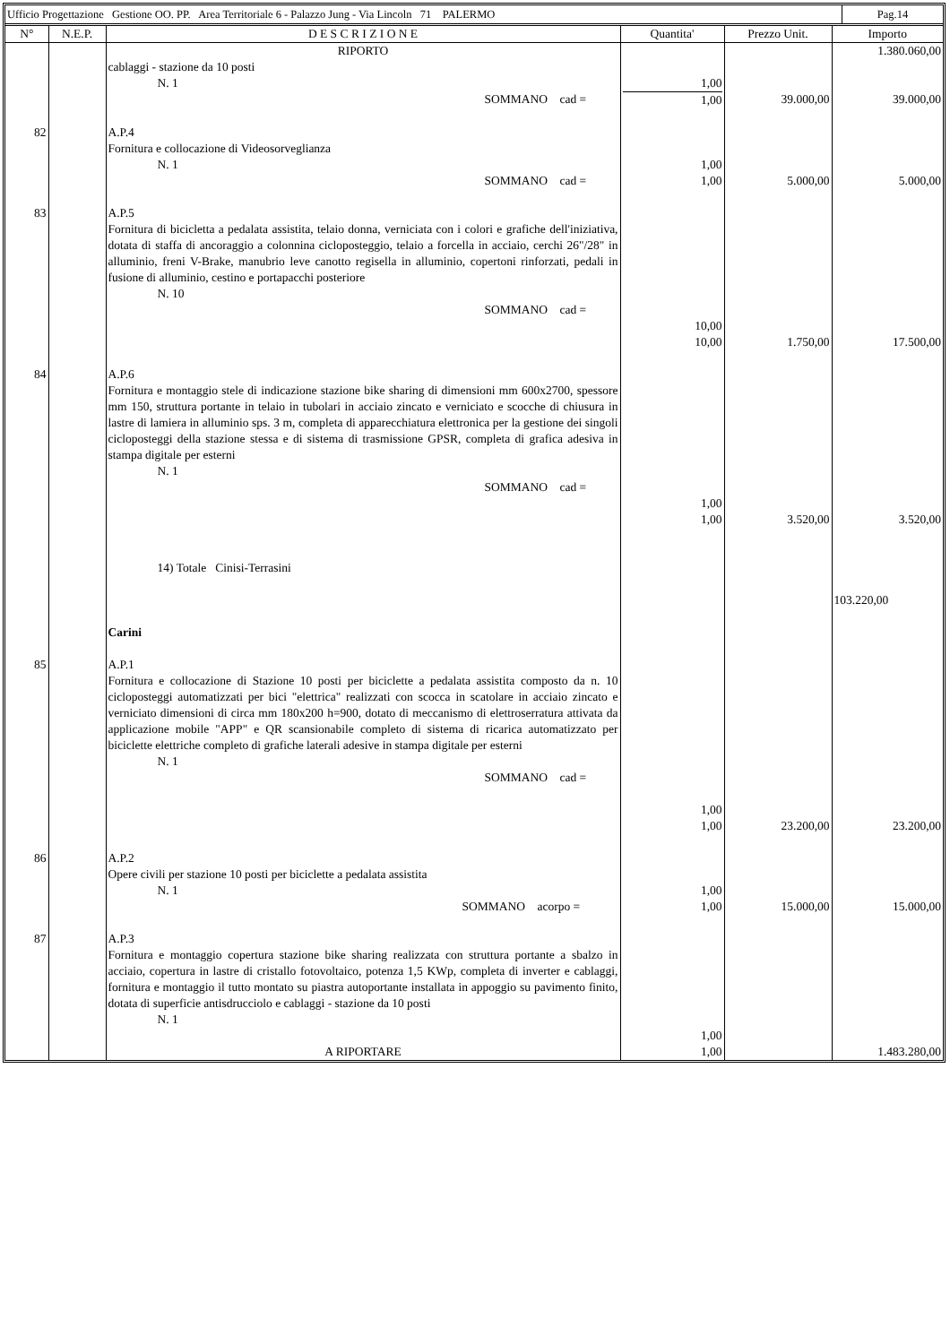Ufficio Progettazione Gestione OO. PP. Area Territoriale 6 - Palazzo Jung - Via Lincoln 71 PALERMO
Pag.14
| N° | N.E.P. | D E S C R I Z I O N E | Quantita' | Prezzo Unit. | Importo |
| --- | --- | --- | --- | --- | --- |
| | | RIPORTO | | | 1.380.060,00 |
| | | cablaggi - stazione da 10 posti N. 1 SOMMANO cad = | 1,00 1,00 | 39.000,00 | 39.000,00 |
| 82 | | A.P.4 Fornitura e collocazione di Videosorveglianza N. 1 SOMMANO cad = | 1,00 1,00 | 5.000,00 | 5.000,00 |
| 83 | | A.P.5 Fornitura di bicicletta a pedalata assistita, telaio donna, verniciata con i colori e grafiche dell'iniziativa, dotata di staffa di ancoraggio a colonnina cicloposteggio, telaio a forcella in acciaio, cerchi 26"/28" in alluminio, freni V-Brake, manubrio leve canotto regisella in alluminio, copertoni rinforzati, pedali in fusione di alluminio, cestino e portapacchi posteriore N. 10 SOMMANO cad = | 10,00 10,00 | 1.750,00 | 17.500,00 |
| 84 | | A.P.6 Fornitura e montaggio stele di indicazione stazione bike sharing di dimensioni mm 600x2700, spessore mm 150, struttura portante in telaio in tubolari in acciaio zincato e verniciato e scocche di chiusura in lastre di lamiera in alluminio sps. 3 m, completa di apparecchiatura elettronica per la gestione dei singoli cicloposteggi della stazione stessa e di sistema di trasmissione GPSR, completa di grafica adesiva in stampa digitale per esterni N. 1 SOMMANO cad = 14) Totale Cinisi-Terrasini Carini | 1,00 1,00 | 3.520,00 | 3.520,00 103.220,00 |
| 85 | | A.P.1 Fornitura e collocazione di Stazione 10 posti per biciclette a pedalata assistita composto da n. 10 cicloposteggi automatizzati per bici "elettrica" realizzati con scocca in scatolare in acciaio zincato e verniciato dimensioni di circa mm 180x200 h=900, dotato di meccanismo di elettroserratura attivata da applicazione mobile "APP" e QR scansionabile completo di sistema di ricarica automatizzato per biciclette elettriche completo di grafiche laterali adesive in stampa digitale per esterni N. 1 SOMMANO cad = | 1,00 1,00 | 23.200,00 | 23.200,00 |
| 86 | | A.P.2 Opere civili per stazione 10 posti per biciclette a pedalata assistita N. 1 SOMMANO acorpo = | 1,00 1,00 | 15.000,00 | 15.000,00 |
| 87 | | A.P.3 Fornitura e montaggio copertura stazione bike sharing realizzata con struttura portante a sbalzo in acciaio, copertura in lastre di cristallo fotovoltaico, potenza 1,5 KWp, completa di inverter e cablaggi, fornitura e montaggio il tutto montato su piastra autoportante installata in appoggio su pavimento finito, dotata di superficie antisdrucciolo e cablaggi - stazione da 10 posti N. 1 | 1,00 | | |
| | | A RIPORTARE | 1,00 | | 1.483.280,00 |